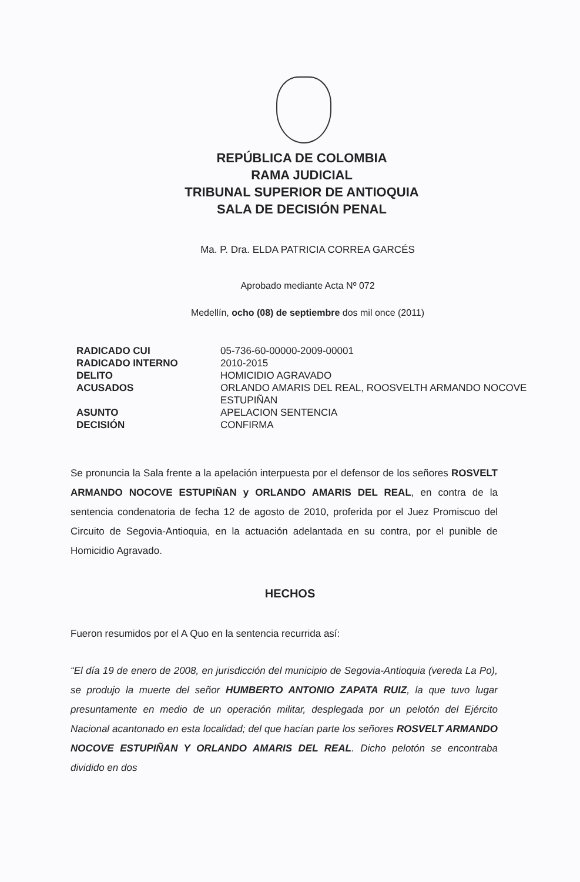REPÚBLICA DE COLOMBIA
RAMA JUDICIAL
TRIBUNAL SUPERIOR DE ANTIOQUIA
SALA DE DECISIÓN PENAL
Ma. P. Dra. ELDA PATRICIA CORREA GARCÉS
Aprobado mediante Acta Nº 072
Medellín, ocho (08) de septiembre dos mil once (2011)
| RADICADO CUI | 05-736-60-00000-2009-00001 |
| RADICADO INTERNO | 2010-2015 |
| DELITO | HOMICIDIO AGRAVADO |
| ACUSADOS | ORLANDO AMARIS DEL REAL, ROOSVELTH ARMANDO NOCOVE ESTUPIÑAN |
| ASUNTO | APELACION SENTENCIA |
| DECISIÓN | CONFIRMA |
Se pronuncia la Sala frente a la apelación interpuesta por el defensor de los señores ROSVELT ARMANDO NOCOVE ESTUPIÑAN y ORLANDO AMARIS DEL REAL, en contra de la sentencia condenatoria de fecha 12 de agosto de 2010, proferida por el Juez Promiscuo del Circuito de Segovia-Antioquia, en la actuación adelantada en su contra, por el punible de Homicidio Agravado.
HECHOS
Fueron resumidos por el A Quo en la sentencia recurrida así:
“El día 19 de enero de 2008, en jurisdicción del municipio de Segovia-Antioquia (vereda La Po), se produjo la muerte del señor HUMBERTO ANTONIO ZAPATA RUIZ, la que tuvo lugar presuntamente en medio de un operación militar, desplegada por un pelotón del Ejército Nacional acantonado en esta localidad; del que hacían parte los señores ROSVELT ARMANDO NOCOVE ESTUPIÑAN Y ORLANDO AMARIS DEL REAL. Dicho pelotón se encontraba dividido en dos